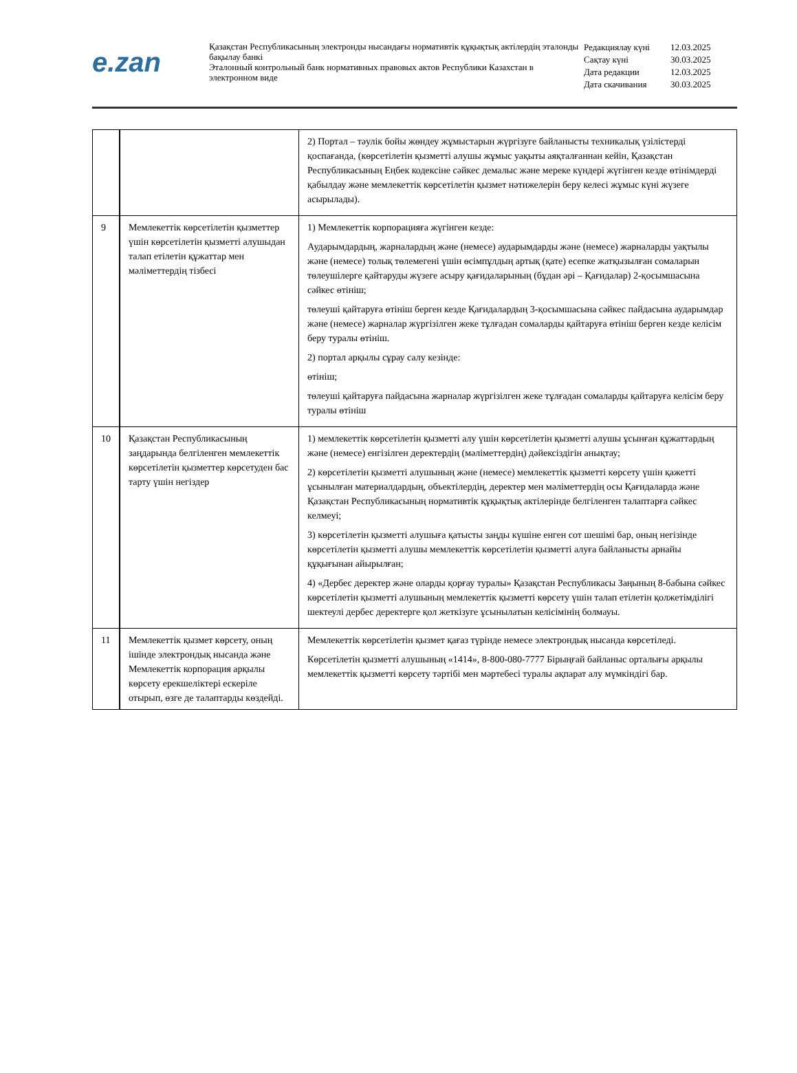e.zan
Қазақстан Республикасының электронды нысандағы нормативтік құқықтық актілердің эталонды бақылау банкі
Эталонный контрольный банк нормативных правовых актов Республики Казахстан в электронном виде
| Редакциялау күні | 12.03.2025 |
| Сақтау күні | 30.03.2025 |
| Дата редакции | 12.03.2025 |
| Дата скачивания | 30.03.2025 |
| | | 2) Портал – тәулік бойы жөндеу жұмыстарын жүргізуге байланысты техникалық үзілістерді қоспағанда, (көрсетілетін қызметті алушы жұмыс уақыты аяқталғаннан кейін, Қазақстан Республикасының Еңбек кодексіне сәйкес демалыс және мереке күндері жүгінген кезде өтінімдерді қабылдау және мемлекеттік көрсетілетін қызмет нәтижелерін беру келесі жұмыс күні жүзеге асырылады). |
| 9 | Мемлекеттік көрсетілетін қызметтер үшін көрсетілетін қызметті алушыдан талап етілетін құжаттар мен мәліметтердің тізбесі | 1) Мемлекеттік корпорацияға жүгінген кезде: Аударымдардың, жарналардың және (немесе) аударымдарды және (немесе) жарналарды уақтылы және (немесе) толық төлемегені үшін өсімпұлдың артық (қате) есепке жатқызылған сомаларын төлеушілерге қайтаруды жүзеге асыру қағидаларының (бұдан әрі – Қағидалар) 2-қосымшасына сәйкес өтініш; төлеуші қайтаруға өтініш берген кезде Қағидалардың 3-қосымшасына сәйкес пайдасына аударымдар және (немесе) жарналар жүргізілген жеке тұлғадан сомаларды қайтаруға өтініш берген кезде келісім беру туралы өтініш. 2) портал арқылы сұрау салу кезінде: өтініш; төлеуші қайтаруға пайдасына жарналар жүргізілген жеке тұлғадан сомаларды қайтаруға келісім беру туралы өтініш |
| 10 | Қазақстан Республикасының заңдарында белгіленген мемлекеттік көрсетілетін қызметтер көрсетуден бас тарту үшін негіздер | 1) мемлекеттік көрсетілетін қызметті алу үшін көрсетілетін қызметті алушы ұсынған құжаттардың және (немесе) енгізілген деректердің (мәліметтердің) дәйексіздігін анықтау; 2) көрсетілетін қызметті алушының және (немесе) мемлекеттік қызметті көрсету үшін қажетті ұсынылған материалдардың, объектілердің, деректер мен мәліметтердің осы Қағидаларда және Қазақстан Республикасының нормативтік құқықтық актілерінде белгіленген талаптарға сәйкес келмеуі; 3) көрсетілетін қызметті алушыға қатысты заңды күшіне енген сот шешімі бар, оның негізінде көрсетілетін қызметті алушы мемлекеттік көрсетілетін қызметті алуға байланысты арнайы құқығынан айырылған; 4) «Дербес деректер және оларды қорғау туралы» Қазақстан Республикасы Заңының 8-бабына сәйкес көрсетілетін қызметті алушының мемлекеттік қызметті көрсету үшін талап етілетін қолжетімділігі шектеулі дербес деректерге қол жеткізуге ұсынылатын келісімінің болмауы. |
| 11 | Мемлекеттік қызмет көрсету, оның ішінде электрондық нысанда және Мемлекеттік корпорация арқылы көрсету ерекшеліктері ескеріле отырып, өзге де талаптарды көздейді. | Мемлекеттік көрсетілетін қызмет қағаз түрінде немесе электрондық нысанда көрсетіледі. Көрсетілетін қызметті алушының «1414», 8-800-080-7777 Бірыңғай байланыс орталығы арқылы мемлекеттік қызметті көрсету тәртібі мен мәртебесі туралы ақпарат алу мүмкіндігі бар. |